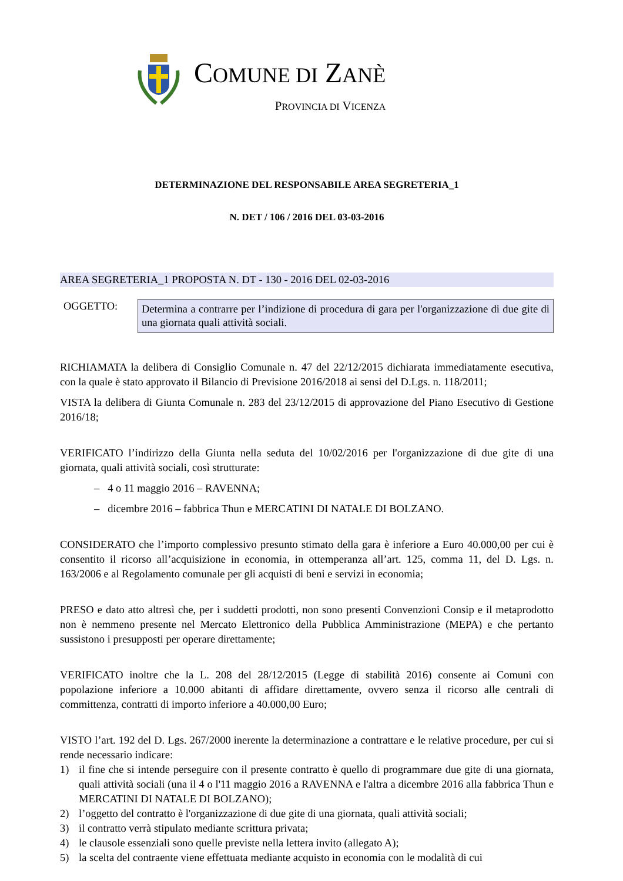COMUNE DI ZANÈ
PROVINCIA DI VICENZA
DETERMINAZIONE DEL RESPONSABILE AREA SEGRETERIA_1
N. DET / 106 / 2016 DEL 03-03-2016
AREA SEGRETERIA_1 PROPOSTA N. DT - 130 - 2016 DEL 02-03-2016
OGGETTO:
Determina a contrarre per l’indizione di procedura di gara per l'organizzazione di due gite di una giornata quali attività sociali.
RICHIAMATA la delibera di Consiglio Comunale n. 47 del 22/12/2015 dichiarata immediatamente esecutiva, con la quale è stato approvato il Bilancio di Previsione 2016/2018 ai sensi del D.Lgs. n. 118/2011;
VISTA la delibera di Giunta Comunale n. 283 del 23/12/2015 di approvazione del Piano Esecutivo di Gestione 2016/18;
VERIFICATO l’indirizzo della Giunta nella seduta del 10/02/2016 per l'organizzazione di due gite di una giornata, quali attività sociali, così strutturate:
– 4 o 11 maggio 2016 – RAVENNA;
– dicembre 2016 – fabbrica Thun e MERCATINI DI NATALE DI BOLZANO.
CONSIDERATO che l’importo complessivo presunto stimato della gara è inferiore a Euro 40.000,00 per cui è consentito il ricorso all’acquisizione in economia, in ottemperanza all’art. 125, comma 11, del D. Lgs. n. 163/2006 e al Regolamento comunale per gli acquisti di beni e servizi in economia;
PRESO e dato atto altresì che, per i suddetti prodotti, non sono presenti Convenzioni Consip e il metaprodotto non è nemmeno presente nel Mercato Elettronico della Pubblica Amministrazione (MEPA) e che pertanto sussistono i presupposti per operare direttamente;
VERIFICATO inoltre che la L. 208 del 28/12/2015 (Legge di stabilità 2016) consente ai Comuni con popolazione inferiore a 10.000 abitanti di affidare direttamente, ovvero senza il ricorso alle centrali di committenza, contratti di importo inferiore a 40.000,00 Euro;
VISTO l’art. 192 del D. Lgs. 267/2000 inerente la determinazione a contrattare e le relative procedure, per cui si rende necessario indicare:
1) il fine che si intende perseguire con il presente contratto è quello di programmare due gite di una giornata, quali attività sociali (una il 4 o l'11 maggio 2016 a RAVENNA e l'altra a dicembre 2016 alla fabbrica Thun e MERCATINI DI NATALE DI BOLZANO);
2) l’oggetto del contratto è l'organizzazione di due gite di una giornata, quali attività sociali;
3) il contratto verrà stipulato mediante scrittura privata;
4) le clausole essenziali sono quelle previste nella lettera invito (allegato A);
5) la scelta del contraente viene effettuata mediante acquisto in economia con le modalità di cui